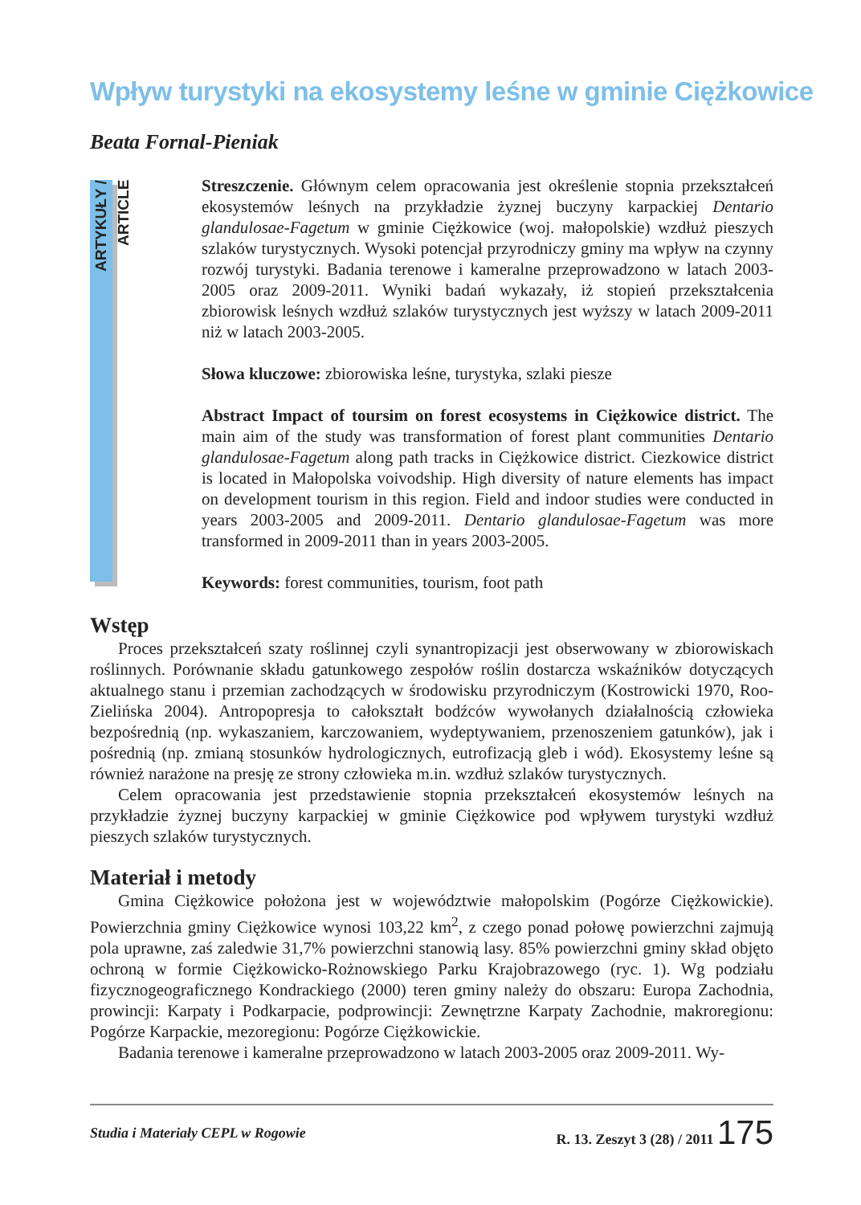Wpływ turystyki na ekosystemy leśne w gminie Ciężkowice
Beata Fornal-Pieniak
ARTYKUŁY / ARTICLE
Streszczenie. Głównym celem opracowania jest określenie stopnia przekształceń ekosystemów leśnych na przykładzie żyznej buczyny karpackiej Dentario glandulosae-Fagetum w gminie Ciężkowice (woj. małopolskie) wzdłuż pieszych szlaków turystycznych. Wysoki potencjał przyrodniczy gminy ma wpływ na czynny rozwój turystyki. Badania terenowe i kameralne przeprowadzono w latach 2003-2005 oraz 2009-2011. Wyniki badań wykazały, iż stopień przekształcenia zbiorowisk leśnych wzdłuż szlaków turystycznych jest wyższy w latach 2009-2011 niż w latach 2003-2005.
Słowa kluczowe: zbiorowiska leśne, turystyka, szlaki piesze
Abstract Impact of toursim on forest ecosystems in Ciężkowice district. The main aim of the study was transformation of forest plant communities Dentario glandulosae-Fagetum along path tracks in Ciężkowice district. Ciezkowice district is located in Małopolska voivodship. High diversity of nature elements has impact on development tourism in this region. Field and indoor studies were conducted in years 2003-2005 and 2009-2011. Dentario glandulosae-Fagetum was more transformed in 2009-2011 than in years 2003-2005.
Keywords: forest communities, tourism, foot path
Wstęp
Proces przekształceń szaty roślinnej czyli synantropizacji jest obserwowany w zbiorowiskach roślinnych. Porównanie składu gatunkowego zespołów roślin dostarcza wskaźników dotyczących aktualnego stanu i przemian zachodzących w środowisku przyrodniczym (Kostrowicki 1970, Roo-Zielińska 2004). Antropopresja to całokształt bodźców wywołanych działalnością człowieka bezpośrednią (np. wykaszaniem, karczowaniem, wydeptywaniem, przenoszeniem gatunków), jak i pośrednią (np. zmianą stosunków hydrologicznych, eutrofizacją gleb i wód). Ekosystemy leśne są również narażone na presję ze strony człowieka m.in. wzdłuż szlaków turystycznych.
Celem opracowania jest przedstawienie stopnia przekształceń ekosystemów leśnych na przykładzie żyznej buczyny karpackiej w gminie Ciężkowice pod wpływem turystyki wzdłuż pieszych szlaków turystycznych.
Materiał i metody
Gmina Ciężkowice położona jest w województwie małopolskim (Pogórze Ciężkowickie). Powierzchnia gminy Ciężkowice wynosi 103,22 km<sup>2</sup>, z czego ponad połowę powierzchni zajmują pola uprawne, zaś zaledwie 31,7% powierzchni stanowią lasy. 85% powierzchni gminy skład objęto ochroną w formie Ciężkowicko-Rożnowskiego Parku Krajobrazowego (ryc. 1). Wg podziału fizycznogeograficznego Kondrackiego (2000) teren gminy należy do obszaru: Europa Zachodnia, prowincji: Karpaty i Podkarpacie, podprowincji: Zewnętrzne Karpaty Zachodnie, makroregionu: Pogórze Karpackie, mezoregionu: Pogórze Ciężkowickie.
Badania terenowe i kameralne przeprowadzono w latach 2003-2005 oraz 2009-2011. Wy-
Studia i Materiały CEPL w Rogowie R. 13. Zeszyt 3 (28) / 2011 175